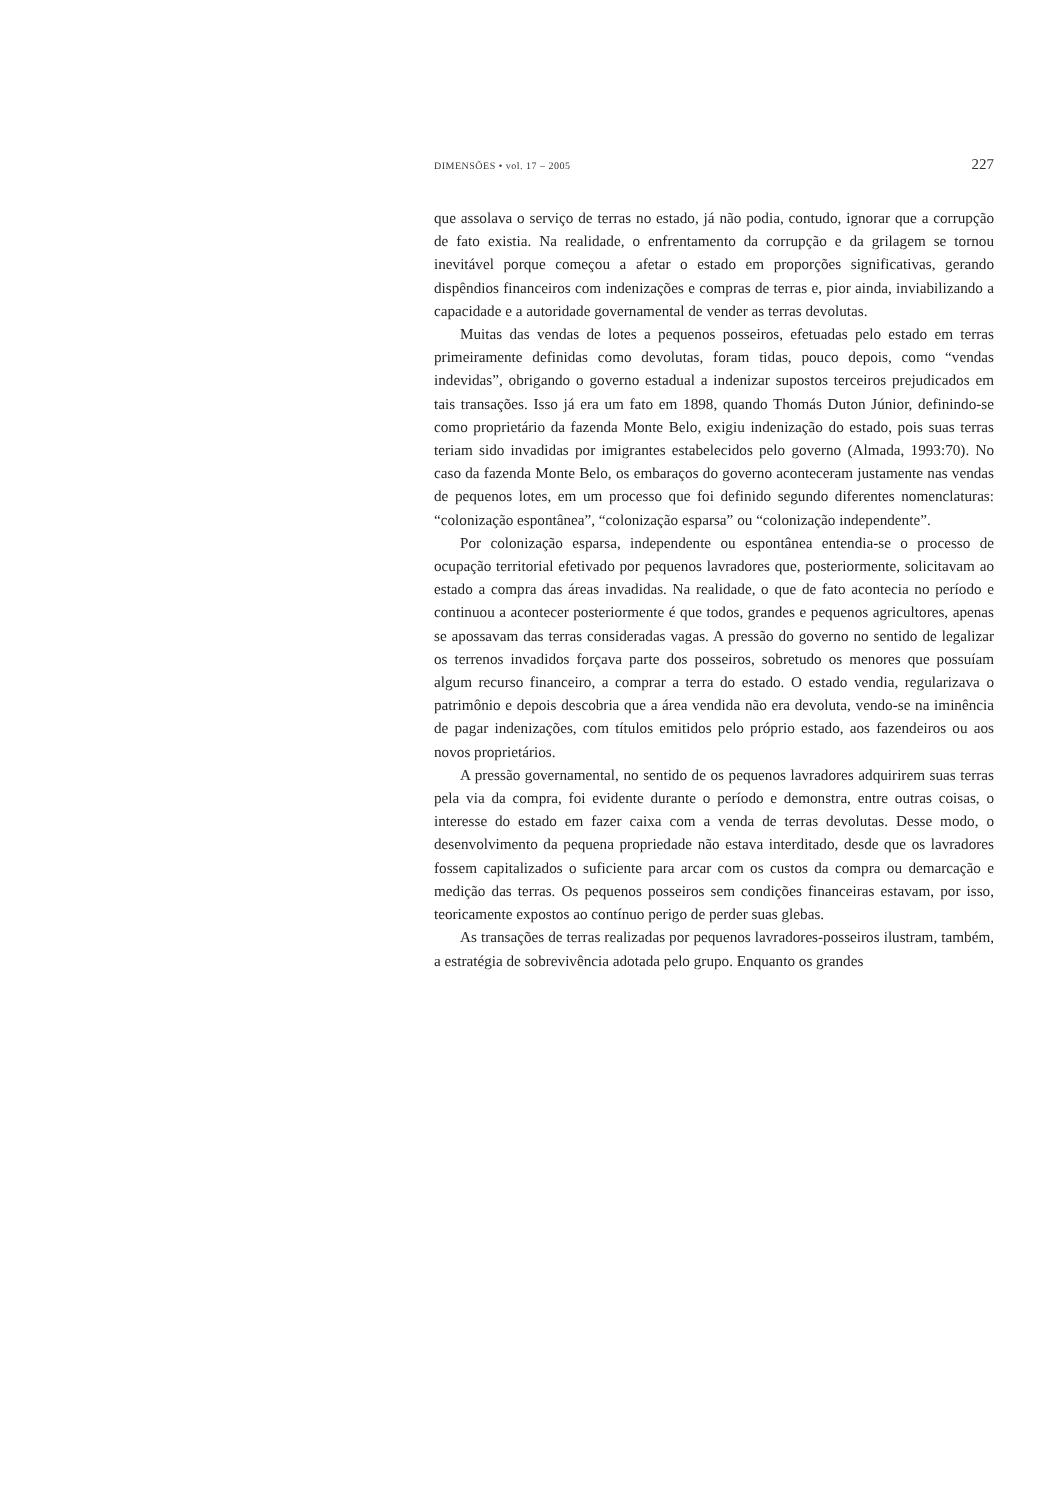DIMENSÕES • vol. 17 – 2005 227
que assolava o serviço de terras no estado, já não podia, contudo, ignorar que a corrupção de fato existia. Na realidade, o enfrentamento da corrupção e da grilagem se tornou inevitável porque começou a afetar o estado em proporções significativas, gerando dispêndios financeiros com indenizações e compras de terras e, pior ainda, inviabilizando a capacidade e a autoridade governamental de vender as terras devolutas.
Muitas das vendas de lotes a pequenos posseiros, efetuadas pelo estado em terras primeiramente definidas como devolutas, foram tidas, pouco depois, como “vendas indevidas”, obrigando o governo estadual a indenizar supostos terceiros prejudicados em tais transações. Isso já era um fato em 1898, quando Thomás Duton Júnior, definindo-se como proprietário da fazenda Monte Belo, exigiu indenização do estado, pois suas terras teriam sido invadidas por imigrantes estabelecidos pelo governo (Almada, 1993:70). No caso da fazenda Monte Belo, os embaraços do governo aconteceram justamente nas vendas de pequenos lotes, em um processo que foi definido segundo diferentes nomenclaturas: “colonização espontânea”, “colonização esparsa” ou “colonização independente”.
Por colonização esparsa, independente ou espontânea entendia-se o processo de ocupação territorial efetivado por pequenos lavradores que, posteriormente, solicitavam ao estado a compra das áreas invadidas. Na realidade, o que de fato acontecia no período e continuou a acontecer posteriormente é que todos, grandes e pequenos agricultores, apenas se apossavam das terras consideradas vagas. A pressão do governo no sentido de legalizar os terrenos invadidos forçava parte dos posseiros, sobretudo os menores que possuíam algum recurso financeiro, a comprar a terra do estado. O estado vendia, regularizava o patrimônio e depois descobria que a área vendida não era devoluta, vendo-se na iminência de pagar indenizações, com títulos emitidos pelo próprio estado, aos fazendeiros ou aos novos proprietários.
A pressão governamental, no sentido de os pequenos lavradores adquirirem suas terras pela via da compra, foi evidente durante o período e demonstra, entre outras coisas, o interesse do estado em fazer caixa com a venda de terras devolutas. Desse modo, o desenvolvimento da pequena propriedade não estava interditado, desde que os lavradores fossem capitalizados o suficiente para arcar com os custos da compra ou demarcação e medição das terras. Os pequenos posseiros sem condições financeiras estavam, por isso, teoricamente expostos ao contínuo perigo de perder suas glebas.
As transações de terras realizadas por pequenos lavradores-posseiros ilustram, também, a estratégia de sobrevivência adotada pelo grupo. Enquanto os grandes